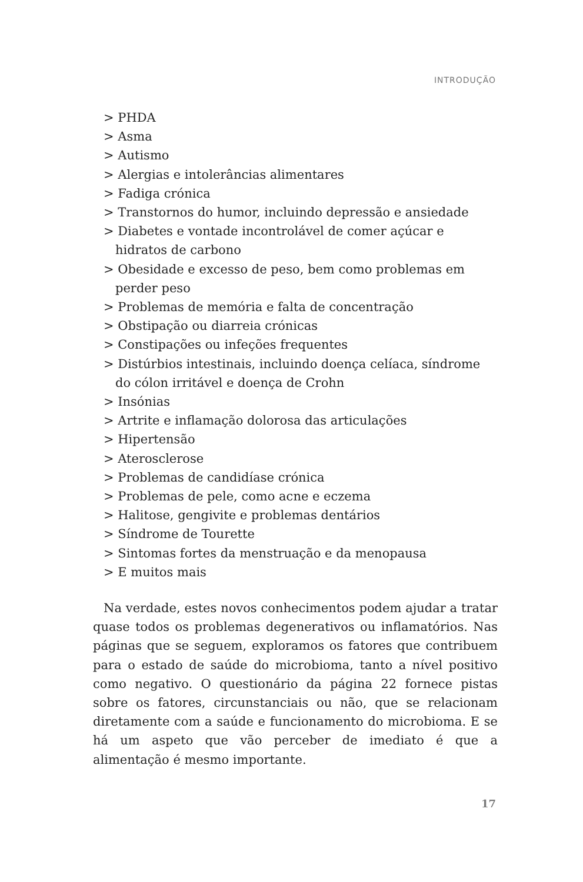INTRODUÇÃO
> PHDA
> Asma
> Autismo
> Alergias e intolerâncias alimentares
> Fadiga crónica
> Transtornos do humor, incluindo depressão e ansiedade
> Diabetes e vontade incontrolável de comer açúcar e hidratos de carbono
> Obesidade e excesso de peso, bem como problemas em perder peso
> Problemas de memória e falta de concentração
> Obstipação ou diarreia crónicas
> Constipações ou infeções frequentes
> Distúrbios intestinais, incluindo doença celíaca, síndrome do cólon irritável e doença de Crohn
> Insónias
> Artrite e inflamação dolorosa das articulações
> Hipertensão
> Aterosclerose
> Problemas de candidíase crónica
> Problemas de pele, como acne e eczema
> Halitose, gengivite e problemas dentários
> Síndrome de Tourette
> Sintomas fortes da menstruação e da menopausa
> E muitos mais
Na verdade, estes novos conhecimentos podem ajudar a tratar quase todos os problemas degenerativos ou inflamatórios. Nas páginas que se seguem, exploramos os fatores que contribuem para o estado de saúde do microbioma, tanto a nível positivo como negativo. O questionário da página 22 fornece pistas sobre os fatores, circunstanciais ou não, que se relacionam diretamente com a saúde e funcionamento do microbioma. E se há um aspeto que vão perceber de imediato é que a alimentação é mesmo importante.
17